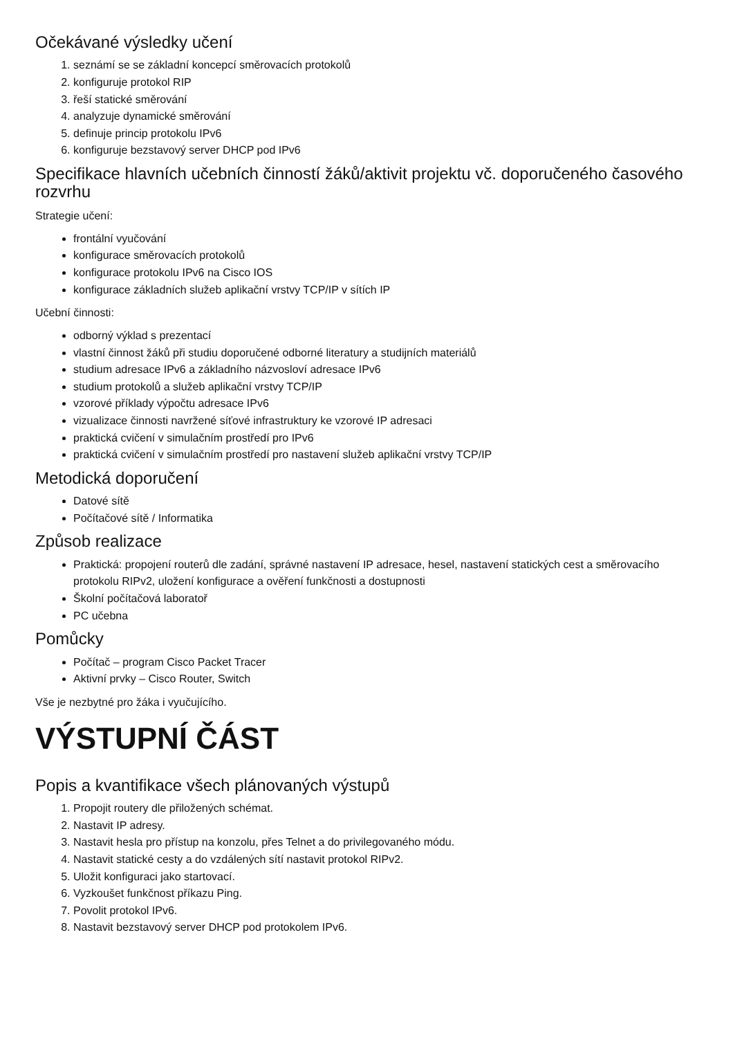Očekávané výsledky učení
1. seznámí se se základní koncepcí směrovacích protokolů
2. konfiguruje protokol RIP
3. řeší statické směrování
4. analyzuje dynamické směrování
5. definuje princip protokolu IPv6
6. konfiguruje bezstavový server DHCP pod IPv6
Specifikace hlavních učebních činností žáků/aktivit projektu vč. doporučeného časového rozvrhu
Strategie učení:
frontální vyučování
konfigurace směrovacích protokolů
konfigurace protokolu IPv6 na Cisco IOS
konfigurace základních služeb aplikační vrstvy TCP/IP v sítích IP
Učební činnosti:
odborný výklad s prezentací
vlastní činnost žáků při studiu doporučené odborné literatury a studijních materiálů
studium adresace IPv6 a základního názvosloví adresace IPv6
studium protokolů a služeb aplikační vrstvy TCP/IP
vzorové příklady výpočtu adresace IPv6
vizualizace činnosti navržené síťové infrastruktury ke vzorové IP adresaci
praktická cvičení v simulačním prostředí pro IPv6
praktická cvičení v simulačním prostředí pro nastavení služeb aplikační vrstvy TCP/IP
Metodická doporučení
Datové sítě
Počítačové sítě / Informatika
Způsob realizace
Praktická: propojení routerů dle zadání, správné nastavení IP adresace, hesel, nastavení statických cest a směrovacího protokolu RIPv2, uložení konfigurace a ověření funkčnosti a dostupnosti
Školní počítačová laboratoř
PC učebna
Pomůcky
Počítač – program Cisco Packet Tracer
Aktivní prvky – Cisco Router, Switch
Vše je nezbytné pro žáka i vyučujícího.
VÝSTUPNÍ ČÁST
Popis a kvantifikace všech plánovaných výstupů
1. Propojit routery dle přiložených schémat.
2. Nastavit IP adresy.
3. Nastavit hesla pro přístup na konzolu, přes Telnet a do privilegovaného módu.
4. Nastavit statické cesty a do vzdálených sítí nastavit protokol RIPv2.
5. Uložit konfiguraci jako startovací.
6. Vyzkoušet funkčnost příkazu Ping.
7. Povolit protokol IPv6.
8. Nastavit bezstavový server DHCP pod protokolem IPv6.